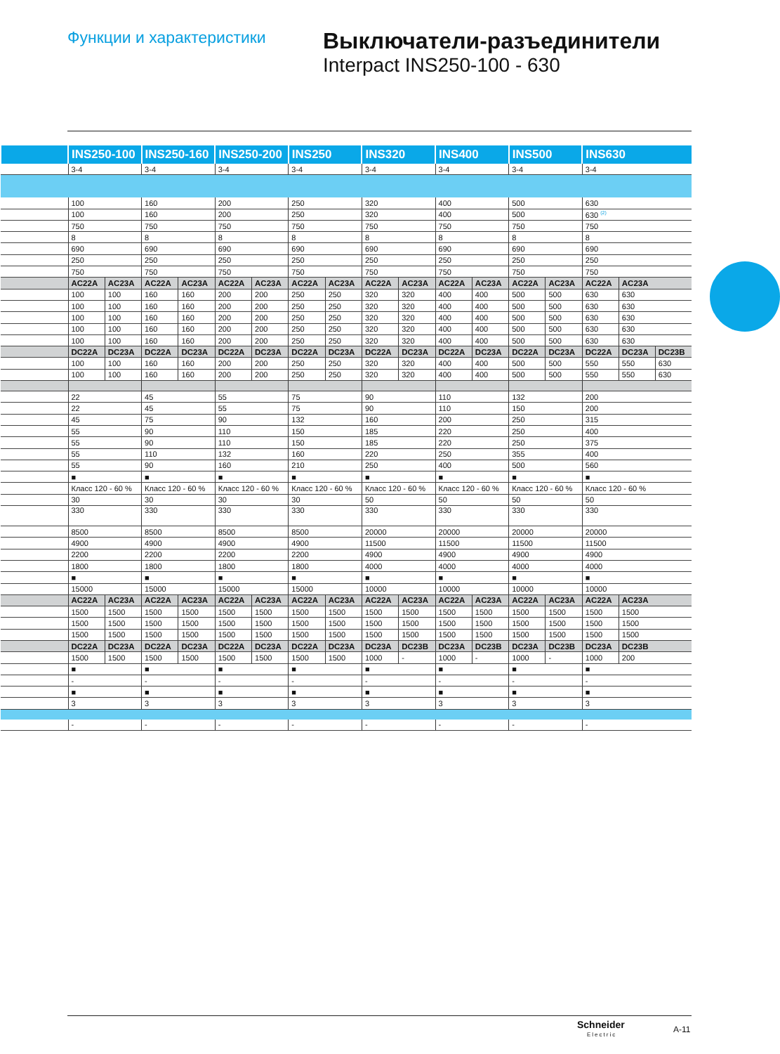Функции и характеристики
Выключатели-разъединители
Interpact INS250-100 - 630
| | INS250-100 | | INS250-160 | | INS250-200 | | INS250 | | INS320 | | INS400 | | INS500 | | INS630 | | |
| --- | --- | --- | --- | --- | --- | --- | --- | --- | --- | --- | --- | --- | --- | --- | --- | --- | --- |
| | 3-4 | | 3-4 | | 3-4 | | 3-4 | | 3-4 | | 3-4 | | 3-4 | | 3-4 | | |
| | 100 | | 160 | | 200 | | 250 | | 320 | | 400 | | 500 | | 630 | | |
| | 100 | | 160 | | 200 | | 250 | | 320 | | 400 | | 500 | | 630 <sup>(2)</sup> | | |
| | 750 | | 750 | | 750 | | 750 | | 750 | | 750 | | 750 | | 750 | | |
| | 8 | | 8 | | 8 | | 8 | | 8 | | 8 | | 8 | | 8 | | |
| | 690 | | 690 | | 690 | | 690 | | 690 | | 690 | | 690 | | 690 | | |
| | 250 | | 250 | | 250 | | 250 | | 250 | | 250 | | 250 | | 250 | | |
| | 750 | | 750 | | 750 | | 750 | | 750 | | 750 | | 750 | | 750 | | |
| | AC22A | AC23A | AC22A | AC23A | AC22A | AC23A | AC22A | AC23A | AC22A | AC23A | AC22A | AC23A | AC22A | AC23A | AC22A | AC23A | |
| | 100 | 100 | 160 | 160 | 200 | 200 | 250 | 250 | 320 | 320 | 400 | 400 | 500 | 500 | 630 | 630 | |
| | 100 | 100 | 160 | 160 | 200 | 200 | 250 | 250 | 320 | 320 | 400 | 400 | 500 | 500 | 630 | 630 | |
| | 100 | 100 | 160 | 160 | 200 | 200 | 250 | 250 | 320 | 320 | 400 | 400 | 500 | 500 | 630 | 630 | |
| | 100 | 100 | 160 | 160 | 200 | 200 | 250 | 250 | 320 | 320 | 400 | 400 | 500 | 500 | 630 | 630 | |
| | 100 | 100 | 160 | 160 | 200 | 200 | 250 | 250 | 320 | 320 | 400 | 400 | 500 | 500 | 630 | 630 | |
| | DC22A | DC23A | DC22A | DC23A | DC22A | DC23A | DC22A | DC23A | DC22A | DC23A | DC22A | DC23A | DC22A | DC23A | DC22A | DC23A | DC23B |
| | 100 | 100 | 160 | 160 | 200 | 200 | 250 | 250 | 320 | 320 | 400 | 400 | 500 | 500 | 550 | 550 | 630 |
| | 100 | 100 | 160 | 160 | 200 | 200 | 250 | 250 | 320 | 320 | 400 | 400 | 500 | 500 | 550 | 550 | 630 |
| | 22 | | 45 | | 55 | | 75 | | 90 | | 110 | | 132 | | 200 | | |
| | 22 | | 45 | | 55 | | 75 | | 90 | | 110 | | 150 | | 200 | | |
| | 45 | | 75 | | 90 | | 132 | | 160 | | 200 | | 250 | | 315 | | |
| | 55 | | 90 | | 110 | | 150 | | 185 | | 220 | | 250 | | 400 | | |
| | 55 | | 90 | | 110 | | 150 | | 185 | | 220 | | 250 | | 375 | | |
| | 55 | | 110 | | 132 | | 160 | | 220 | | 250 | | 355 | | 400 | | |
| | 55 | | 90 | | 160 | | 210 | | 250 | | 400 | | 500 | | 560 | | |
| | ■ | | ■ | | ■ | | ■ | | ■ | | ■ | | ■ | | ■ | | |
| | Класс 120 - 60 % | | Класс 120 - 60 % | | Класс 120 - 60 % | | Класс 120 - 60 % | | Класс 120 - 60 % | | Класс 120 - 60 % | | Класс 120 - 60 % | | Класс 120 - 60 % | | |
| | 30 | | 30 | | 30 | | 30 | | 50 | | 50 | | 50 | | 50 | | |
| | 330 | | 330 | | 330 | | 330 | | 330 | | 330 | | 330 | | 330 | | |
| | 8500 | | 8500 | | 8500 | | 8500 | | 20000 | | 20000 | | 20000 | | 20000 | | |
| | 4900 | | 4900 | | 4900 | | 4900 | | 11500 | | 11500 | | 11500 | | 11500 | | |
| | 2200 | | 2200 | | 2200 | | 2200 | | 4900 | | 4900 | | 4900 | | 4900 | | |
| | 1800 | | 1800 | | 1800 | | 1800 | | 4000 | | 4000 | | 4000 | | 4000 | | |
| | ■ | | ■ | | ■ | | ■ | | ■ | | ■ | | ■ | | ■ | | |
| | 15000 | | 15000 | | 15000 | | 15000 | | 10000 | | 10000 | | 10000 | | 10000 | | |
| | AC22A | AC23A | AC22A | AC23A | AC22A | AC23A | AC22A | AC23A | AC22A | AC23A | AC22A | AC23A | AC22A | AC23A | AC22A | AC23A | |
| | 1500 | 1500 | 1500 | 1500 | 1500 | 1500 | 1500 | 1500 | 1500 | 1500 | 1500 | 1500 | 1500 | 1500 | 1500 | 1500 | |
| | 1500 | 1500 | 1500 | 1500 | 1500 | 1500 | 1500 | 1500 | 1500 | 1500 | 1500 | 1500 | 1500 | 1500 | 1500 | 1500 | |
| | 1500 | 1500 | 1500 | 1500 | 1500 | 1500 | 1500 | 1500 | 1500 | 1500 | 1500 | 1500 | 1500 | 1500 | 1500 | 1500 | |
| | DC22A | DC23A | DC22A | DC23A | DC22A | DC23A | DC22A | DC23A | DC23A | DC23B | DC23A | DC23B | DC23A | DC23B | DC23A | DC23B | |
| | 1500 | 1500 | 1500 | 1500 | 1500 | 1500 | 1500 | 1500 | 1000 | - | 1000 | - | 1000 | - | 1000 | 200 | |
| | ■ | | ■ | | ■ | | ■ | | ■ | | ■ | | ■ | | ■ | | |
| | - | | - | | - | | - | | - | | - | | - | | - | | |
| | ■ | | ■ | | ■ | | ■ | | ■ | | ■ | | ■ | | ■ | | |
| | 3 | | 3 | | 3 | | 3 | | 3 | | 3 | | 3 | | 3 | | |
| | - | | - | | - | | - | | - | | - | | - | | - | | |
Schneider
Electric
A-11